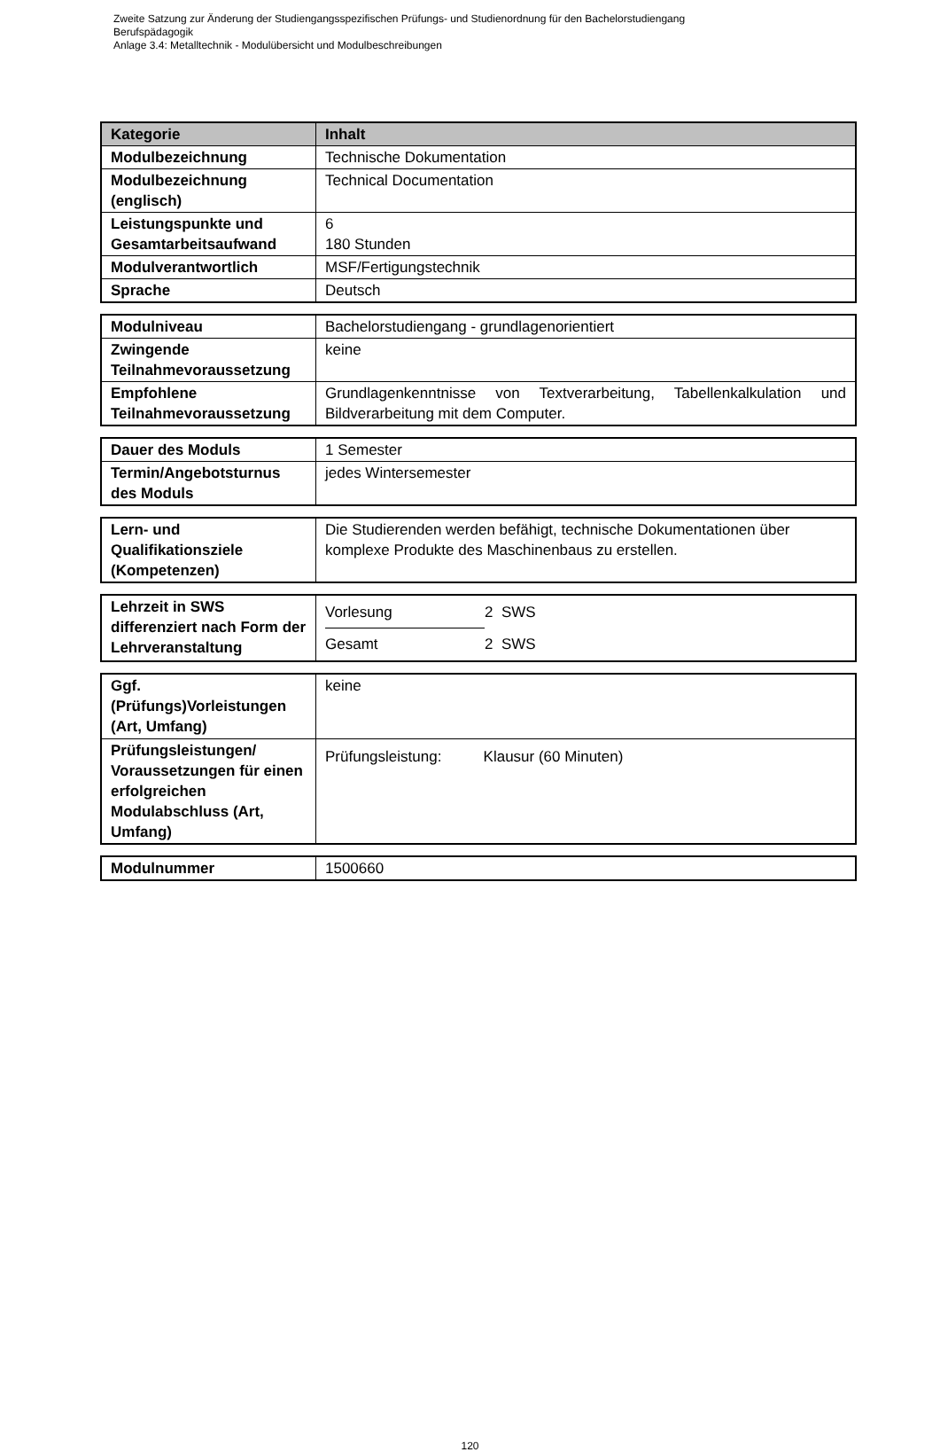Zweite Satzung zur Änderung der Studiengangsspezifischen Prüfungs- und Studienordnung für den Bachelorstudiengang
Berufspädagogik
Anlage 3.4: Metalltechnik - Modulübersicht und Modulbeschreibungen
| Kategorie | Inhalt |
| --- | --- |
| Modulbezeichnung | Technische Dokumentation |
| Modulbezeichnung (englisch) | Technical Documentation |
| Leistungspunkte und Gesamtarbeitsaufwand | 6 180 Stunden |
| Modulverantwortlich | MSF/Fertigungstechnik |
| Sprache | Deutsch |
| Modulniveau | Bachelorstudiengang - grundlagenorientiert |
| Zwingende Teilnahmevoraussetzung | keine |
| Empfohlene Teilnahmevoraussetzung | Grundlagenkenntnisse von Textverarbeitung, Tabellenkalkulation und Bildverarbeitung mit dem Computer. |
| Dauer des Moduls | 1 Semester |
| Termin/Angebotsturnus des Moduls | jedes Wintersemester |
| Lern- und Qualifikationsziele (Kompetenzen) | Die Studierenden werden befähigt, technische Dokumentationen über komplexe Produkte des Maschinenbaus zu erstellen. |
| Lehrzeit in SWS differenziert nach Form der Lehrveranstaltung | / Vorlesung / 2 SWS / / Gesamt / 2 SWS / |
| Ggf. (Prüfungs)Vorleistungen (Art, Umfang) | keine |
| Prüfungsleistungen/ Voraussetzungen für einen erfolgreichen Modulabschluss (Art, Umfang) | Prüfungsleistung: Klausur (60 Minuten) |
| Modulnummer | 1500660 |
120